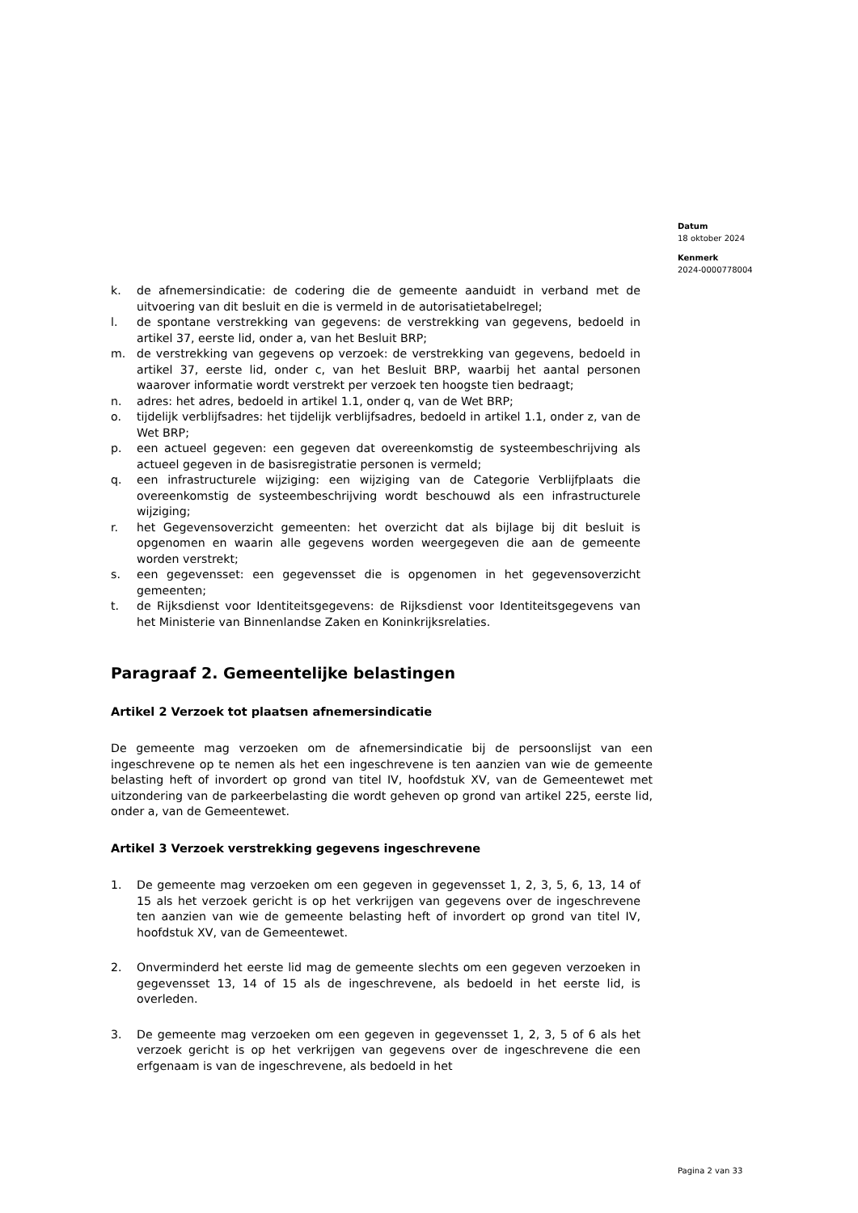Datum
18 oktober 2024
Kenmerk
2024-0000778004
k. de afnemersindicatie: de codering die de gemeente aanduidt in verband met de uitvoering van dit besluit en die is vermeld in de autorisatietabelregel;
l. de spontane verstrekking van gegevens: de verstrekking van gegevens, bedoeld in artikel 37, eerste lid, onder a, van het Besluit BRP;
m. de verstrekking van gegevens op verzoek: de verstrekking van gegevens, bedoeld in artikel 37, eerste lid, onder c, van het Besluit BRP, waarbij het aantal personen waarover informatie wordt verstrekt per verzoek ten hoogste tien bedraagt;
n. adres: het adres, bedoeld in artikel 1.1, onder q, van de Wet BRP;
o. tijdelijk verblijfsadres: het tijdelijk verblijfsadres, bedoeld in artikel 1.1, onder z, van de Wet BRP;
p. een actueel gegeven: een gegeven dat overeenkomstig de systeembeschrijving als actueel gegeven in de basisregistratie personen is vermeld;
q. een infrastructurele wijziging: een wijziging van de Categorie Verblijfplaats die overeenkomstig de systeembeschrijving wordt beschouwd als een infrastructurele wijziging;
r. het Gegevensoverzicht gemeenten: het overzicht dat als bijlage bij dit besluit is opgenomen en waarin alle gegevens worden weergegeven die aan de gemeente worden verstrekt;
s. een gegevensset: een gegevensset die is opgenomen in het gegevensoverzicht gemeenten;
t. de Rijksdienst voor Identiteitsgegevens: de Rijksdienst voor Identiteitsgegevens van het Ministerie van Binnenlandse Zaken en Koninkrijksrelaties.
Paragraaf 2. Gemeentelijke belastingen
Artikel 2 Verzoek tot plaatsen afnemersindicatie
De gemeente mag verzoeken om de afnemersindicatie bij de persoonslijst van een ingeschrevene op te nemen als het een ingeschrevene is ten aanzien van wie de gemeente belasting heft of invordert op grond van titel IV, hoofdstuk XV, van de Gemeentewet met uitzondering van de parkeerbelasting die wordt geheven op grond van artikel 225, eerste lid, onder a, van de Gemeentewet.
Artikel 3 Verzoek verstrekking gegevens ingeschrevene
1. De gemeente mag verzoeken om een gegeven in gegevensset 1, 2, 3, 5, 6, 13, 14 of 15 als het verzoek gericht is op het verkrijgen van gegevens over de ingeschrevene ten aanzien van wie de gemeente belasting heft of invordert op grond van titel IV, hoofdstuk XV, van de Gemeentewet.
2. Onverminderd het eerste lid mag de gemeente slechts om een gegeven verzoeken in gegevensset 13, 14 of 15 als de ingeschrevene, als bedoeld in het eerste lid, is overleden.
3. De gemeente mag verzoeken om een gegeven in gegevensset 1, 2, 3, 5 of 6 als het verzoek gericht is op het verkrijgen van gegevens over de ingeschrevene die een erfgenaam is van de ingeschrevene, als bedoeld in het
Pagina 2 van 33